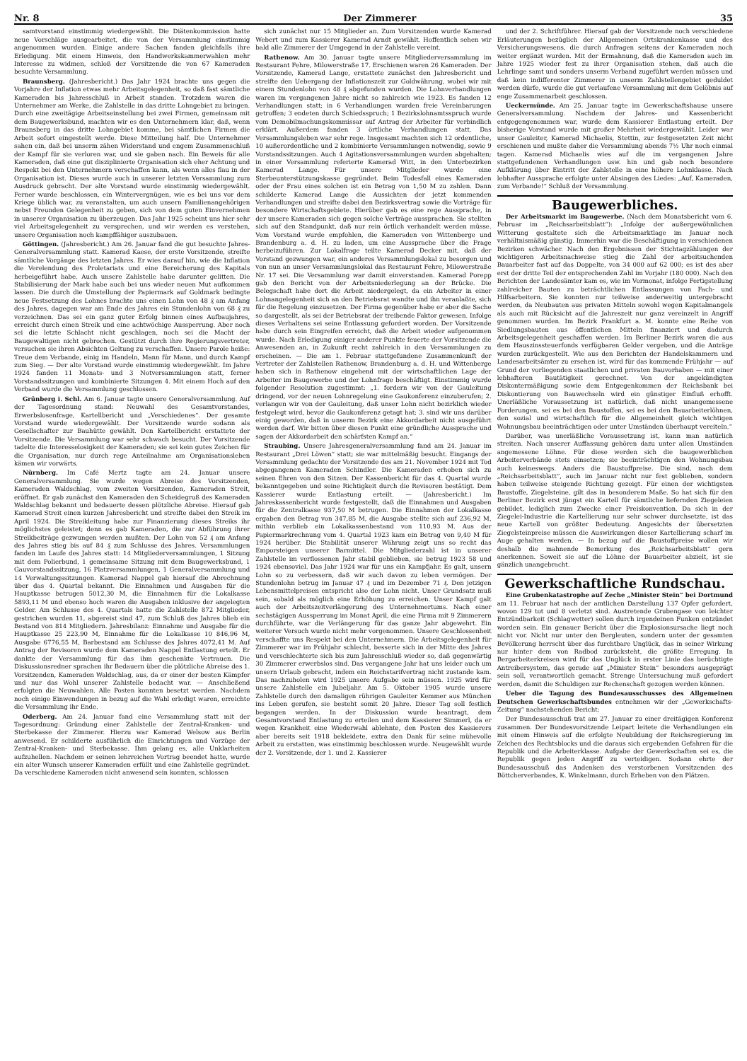Nr. 8 Der Zimmerer 35
samtvorstand einstimmig wiedergewählt. Die Diätenkommission hatte neue Vorschläge ausgearbeitet, die von der Versammlung einstimmig angenommen wurden. Einige andere Sachen fanden gleichfalls ihre Erledigung. Mit einem Hinweis, den Handwerkskammerwahlen mehr Interesse zu widmen, schloß der Vorsitzende die von 67 Kameraden besuchte Versammlung.
Braunsberg. (Jahresbericht.) Das Jahr 1924 brachte uns gegen die Vorjahre der Inflation etwas mehr Arbeitsgelegenheit, so daß fast sämtliche Kameraden bis Jahresschluß in Arbeit standen. Trotzdem waren die Unternehmer am Werke, die Zahlstelle in das dritte Lohngebiet zu bringen. Durch eine zweitägige Arbeitseinstellung bei zwei Firmen, gemeinsam mit dem Baugewerksbund, machten wir es den Unternehmern klar, daß, wenn Braunsberg in das dritte Lohngebiet komme, bei sämtlichen Firmen die Arbeit sofort eingestellt werde. Diese Mitteilung half. Die Unternehmer sahen ein, daß bei unserm zähen Widerstand und engem Zusammenschluß der Kampf für sie verloren war, und sie gaben nach. Ein Beweis für alle Kameraden, daß eine gut disziplinierte Organisation sich eher Achtung und Respekt bei den Unternehmern verschaffen kann, als wenn alles flau in der Organisation ist. Dieses wurde auch in unserer letzten Versammlung zum Ausdruck gebracht. Der alte Vorstand wurde einstimmig wiedergewählt. Ferner wurde beschlossen, ein Wintervergnügen, wie es bei uns vor dem Kriege üblich war, zu veranstalten, um auch unsern Familienangehörigen nebst Freunden Gelegenheit zu geben, sich von dem guten Einvernehmen in unserer Organisation zu überzeugen. Das Jahr 1925 scheint uns hier sehr viel Arbeitsgelegenheit zu versprechen, und wir werden es verstehen, unsere Organisation noch kampffähiger auszubauen.
Göttingen. (Jahresbericht.) Am 26. Januar fand die gut besuchte Jahres-Generalversammlung statt. Kamerad Kaese, der erste Vorsitzende, streifte sämtliche Vorgänge des letzten Jahres. Er wies darauf hin, wie die Inflation die Verelendung des Proletariats und eine Bereicherung des Kapitals herbeigeführt habe. Auch unsere Zahlstelle habe darunter gelitten. Die Stabilisierung der Mark habe auch bei uns wieder neuen Mut aufkommen lassen. Die durch die Umstellung der Papiermark auf Goldmark bedingte neue Festsetzung des Lohnes brachte uns einen Lohn von 48 ₰ am Anfang des Jahres, dagegen war am Ende des Jahres ein Stundenlohn von 68 ₰ zu verzeichnen. Das sei ein ganz guter Erfolg binnen eines Aufbaujahres, erreicht durch einen Streik und eine achtwöchige Aussperrung. Aber noch sei die letzte Schlacht nicht geschlagen, noch sei die Macht der Baugewaltigen nicht gebrochen. Gestützt durch ihre Regierungsvertreter, versuchen sie ihren Absichten Geltung zu verschaffen. Unsere Parole heiße: Treue dem Verbande, einig im Handeln, Mann für Mann, und durch Kampf zum Sieg. — Der alte Vorstand wurde einstimmig wiedergewählt. Im Jahre 1924 fanden 11 Monats- und 3 Notversammlungen statt, ferner Vorstandssitzungen und kombinierte Sitzungen 4. Mit einem Hoch auf den Verband wurde die Versammlung geschlossen.
Grünberg i. Schl. Am 6. Januar tagte unsere Generalversammlung. Auf der Tagesordnung stand: Neuwahl des Gesamtvorstandes, Erwerbslosenfrage, Kartellbericht und „Verschiedenes“. Der gesamte Vorstand wurde wiedergewählt. Der Vorsitzende wurde sodann als Gesellschafter zur Bauhütte gewählt. Den Kartellbericht erstattete der Vorsitzende. Die Versammlung war sehr schwach besucht. Der Vorsitzende tadelte die Interesselosigkeit der Kameraden; sie sei kein gutes Zeichen für die Organisation, nur durch rege Anteilnahme am Organisationsleben kämen wir vorwärts.
Nürnberg. Im Café Mertz tagte am 24. Januar unsere Generalversammlung. Sie wurde wegen Abreise des Vorsitzenden, Kameraden Waldschlag, vom zweiten Vorsitzenden, Kameraden Streit, eröffnet. Er gab zunächst den Kameraden den Scheidegruß des Kameraden Waldschlag bekannt und bedauerte dessen plötzliche Abreise. Hierauf gab Kamerad Streit einen kurzen Jahresbericht und streifte dabei den Streik im April 1924. Die Streikleitung habe zur Finanzierung dieses Streiks ihr möglichstes geleistet; denn es gab Kameraden, die zur Abführung ihrer Streikbeiträge gezwungen werden mußten. Der Lohn von 52 ₰ am Anfang des Jahres stieg bis auf 84 ₰ zum Schlusse des Jahres. Versammlungen fanden im Laufe des Jahres statt: 14 Mitgliederversammlungen, 1 Sitzung mit dem Polierbund, 1 gemeinsame Sitzung mit dem Baugewerksbund, 1 Gauvorstandssitzung, 16 Platzversammlungen, 1 Generalversammlung und 14 Verwaltungssitzungen. Kamerad Nappel gab hierauf die Abrechnung über das 4. Quartal bekannt. Die Einnahmen und Ausgaben für die Hauptkasse betrugen 5012,30 M, die Einnahmen für die Lokalkasse 5893,11 M und ebenso hoch waren die Ausgaben inklusive der angelegten Gelder. Am Schlusse des 4. Quartals hatte die Zahlstelle 872 Mitglieder, gestrichen wurden 11, abgereist sind 47, zum Schluß des Jahres blieb ein Bestand von 814 Mitgliedern. Jahresbilanz: Einnahme und Ausgabe für die Hauptkasse 25 223,90 M, Einnahme für die Lokalkasse 10 846,96 M, Ausgabe 6776,55 M, Barbestand am Schlusse des Jahres 4072,41 M. Auf Antrag der Revisoren wurde dem Kameraden Nappel Entlastung erteilt. Er dankte der Versammlung für das ihm geschenkte Vertrauen. Die Diskussionsredner sprachen ihr Bedauern über die plötzliche Abreise des 1. Vorsitzenden, Kameraden Waldschlag, aus, da er einer der besten Kämpfer und nur das Wohl unserer Zahlstelle bedacht war. — Anschließend erfolgten die Neuwahlen. Alle Posten konnten besetzt werden. Nachdem noch einige Einwendungen in bezug auf die Wahl erledigt waren, erreichte die Versammlung ihr Ende.
Oderberg. Am 24. Januar fand eine Versammlung statt mit der Tagesordnung: Gründung einer Zahlstelle der Zentral-Kranken- und Sterbekasse der Zimmerer. Hierzu war Kamerad Welsow aus Berlin anwesend. Er schilderte ausführlich die Einrichtungen und Vorzüge der Zentral-Kranken- und Sterbekasse. Ihm gelang es, alle Unklarheiten aufzuhellen. Nachdem er seinen lehrreichen Vortrag beendet hatte, wurde ein alter Wunsch unserer Kameraden erfüllt und eine Zahlstelle gegründet. Da verschiedene Kameraden nicht anwesend sein konnten, schlossen
sich zunächst nur 15 Mitglieder an. Zum Vorsitzenden wurde Kamerad Webert und zum Kassierer Kamerad Arndt gewählt. Hoffentlich sehen wir bald alle Zimmerer der Umgegend in der Zahlstelle vereint.
Rathenow. Am 30. Januar tagte unsere Mitgliederversammlung im Restaurant Fehre, Milowerstraße 17. Erschienen waren 26 Kameraden. Der Vorsitzende, Kamerad Lange, erstattete zunächst den Jahresbericht und streifte den Uebergang der Inflationszeit zur Goldwährung, wobei wir mit einem Stundenlohn von 48 ₰ abgefunden wurden. Die Lohnverhandlungen waren im vergangenen Jahre nicht so zahlreich wie 1923. Es fanden 12 Verhandlungen statt; in 6 Verhandlungen wurden freie Vereinbarungen getroffen; 3 endeten durch Schiedsspruch; 1 Bezirkslohnamtsspruch wurde vom Demobilmachungskommissar auf Antrag der Arbeiter für verbindlich erklärt. Außerdem fanden 3 örtliche Verhandlungen statt. Das Versammlungsleben war sehr rege. Insgesamt machten sich 12 ordentliche, 10 außerordentliche und 2 kombinierte Versammlungen notwendig, sowie 9 Vorstandssitzungen. Auch 4 Agitationsversammlungen wurden abgehalten; in einer Versammlung referierte Kamerad Witt, in den Unterbezirken Kamerad Lange. Für unsere Mitglieder wurde eine Sterbeunterstützungskasse gegründet. Beim Todesfall eines Kameraden oder der Frau eines solchen ist ein Betrag von 1,50 M zu zahlen. Dann schilderte Kamerad Lange die Aussichten der jetzt kommenden Verhandlungen und streifte dabei den Bezirksvertrag sowie die Vorträge für besondere Wirtschaftsgebiete. Hierüber gab es eine rege Aussprache, in der unsere Kameraden sich gegen solche Verträge aussprachen. Sie stellten sich auf den Standpunkt, daß nur rein örtlich verhandelt werden müsse. Vom Vorstand wurde empfohlen, die Kameraden von Wittenberge und Brandenburg a. d. H. zu laden, um eine Aussprache über die Frage herbeizuführen. Zur Lokalfrage teilte Kamerad Decker mit, daß der Vorstand gezwungen war, ein anderes Versammlungslokal zu besorgen und von nun an unser Versammlungslokal das Restaurant Fehre, Milowerstraße Nr. 17 sei. Die Versammlung war damit einverstanden. Kamerad Porepp gab den Bericht von der Arbeitsniederlegung an der Brücke. Die Belegschaft habe dort die Arbeit niedergelegt, da ein Arbeiter in einer Lohnangelegenheit sich an den Betriebsrat wandte und ihn veranlaßte, sich für die Regelung einzusetzen. Der Firma gegenüber habe er aber die Sache so dargestellt, als sei der Betriebsrat der treibende Faktor gewesen. Infolge dieses Verhaltens sei seine Entlassung gefordert worden. Der Vorsitzende habe durch sein Eingreifen erreicht, daß die Arbeit wieder aufgenommen wurde. Nach Erledigung einiger anderer Punkte feuerte der Vorsitzende die Anwesenden an, in Zukunft recht zahlreich in den Versammlungen zu erscheinen. — Die am 1. Februar stattgefundene Zusammenkunft der Vertreter der Zahlstellen Rathenow, Brandenburg a. d. H. und Wittenberge haben sich in Rathenow eingehend mit der wirtschaftlichen Lage der Arbeiter im Baugewerbe und der Lohnfrage beschäftigt. Einstimmig wurde folgender Resolution zugestimmt: „1. fordern wir von der Gauleitung dringend, vor der neuen Lohnregelung eine Gaukonferenz einzuberufen; 2. verlangen wir von der Gauleitung, daß unser Lohn nicht bezirklich wieder festgelegt wird, bevor die Gaukonferenz getagt hat; 3. sind wir uns darüber einig geworden, daß in unserm Bezirk eine Akkordarbeit nicht ausgeführt werden darf. Wir bitten über diesen Punkt eine gründliche Aussprache und sagen der Akkordarbeit den schärfsten Kampf an.“
Straubing. Unsere Jahresgeneralversammlung fand am 24. Januar im Restaurant „Drei Löwen“ statt; sie war mittelmäßig besucht. Eingangs der Versammlung gedachte der Vorsitzende des am 21. November 1924 mit Tod abgegangenen Kameraden Schindler. Die Kameraden erhoben sich zu seinen Ehren von den Sitzen. Der Kassenbericht für das 4. Quartal wurde bekanntgegeben und seine Richtigkeit durch die Revisoren bestätigt. Dem Kassierer wurde Entlastung erteilt. — (Jahresbericht.) Im Jahreskassenbericht wurde festgestellt, daß die Einnahmen und Ausgaben für die Zentralkasse 937,50 M betrugen. Die Einnahmen der Lokalkasse ergaben den Betrag von 347,85 M, die Ausgabe stellte sich auf 236,92 M, mithin verblieb ein Lokalkassenbestand von 110,93 M. Aus der Papiermarkrechnung vom 4. Quartal 1923 kam ein Betrag von 9,40 M für 1924 herüber. Die Stabilität unserer Währung zeigt uns so recht das Emporsteigen unserer Barmittel. Die Mitgliederzahl ist in unserer Zahlstelle im verflossenen Jahr stabil geblieben, sie betrug 1923 58 und 1924 ebensoviel. Das Jahr 1924 war für uns ein Kampfjahr. Es galt, unsern Lohn so zu verbessern, daß wir auch davon zu leben vermögen. Der Stundenlohn betrug im Januar 47 ₰ und im Dezember 71 ₰. Den jetzigen Lebensmittelpreisen entspricht also der Lohn nicht. Unser Grundsatz muß sein, sobald als möglich eine Erhöhung zu erreichen. Unser Kampf galt auch der Arbeitszeitverlängerung des Unternehmertums. Nach einer sechstägigen Aussperrung im Monat April, die eine Firma mit 9 Zimmerern durchführte, war die Verlängerung für das ganze Jahr abgewehrt. Ein weiterer Versuch wurde nicht mehr vorgenommen. Unsere Geschlossenheit verschaffte uns Respekt bei den Unternehmern. Die Arbeitsgelegenheit für Zimmerer war im Frühjahr schlecht, besserte sich in der Mitte des Jahres und verschlechterte sich bis zum Jahresschluß wieder so, daß gegenwärtig 30 Zimmerer erwerbslos sind. Das vergangene Jahr hat uns leider auch um unsern Urlaub gebracht, indem ein Reichstarifvertrag nicht zustande kam. Das nachzuholen wird 1925 unsere Aufgabe sein müssen. 1925 wird für unsere Zahlstelle ein Jubeljahr. Am 5. Oktober 1905 wurde unsere Zahlstelle durch den damaligen rührigen Gauleiter Kemmer aus München ins Leben gerufen, sie besteht somit 20 Jahre. Dieser Tag soll festlich begangen werden. In der Diskussion wurde beantragt, dem Gesamtvorstand Entlastung zu erteilen und dem Kassierer Simmerl, da er wegen Krankheit eine Wiederwahl ablehnte, den Posten des Kassierers aber bereits seit 1918 bekleidete, extra den Dank für seine mühevolle Arbeit zu erstatten, was einstimmig beschlossen wurde. Neugewählt wurde der 2. Vorsitzende, der 1. und 2. Kassierer
und der 2. Schriftführer. Hierauf gab der Vorsitzende noch verschiedene Erläuterungen bezüglich der Allgemeinen Ortskrankenkasse und des Versicherungswesens, die durch Anfragen seitens der Kameraden noch weiter ergänzt wurden. Mit der Ermahnung, daß die Kameraden auch im Jahre 1925 wieder fest zu ihrer Organisation stehen, daß auch die Lehrlinge samt und sonders unserm Verband zugeführt werden müssen und daß kein indifferenter Zimmerer in unserm Zahlstellengebiet geduldet werden dürfe, wurde die gut verlaufene Versammlung mit dem Gelöbnis auf enge Zusammenarbeit geschlossen.
Ueckermünde. Am 25. Januar tagte im Gewerkschaftshause unsere Generalversammlung. Nachdem der Jahres- und Kassenbericht entgegengenommen war, wurde dem Kassierer Entlastung erteilt. Der bisherige Vorstand wurde mit großer Mehrheit wiedergewählt. Leider war unser Gauleiter, Kamerad Michaelis, Stettin, zur festgesetzten Zeit nicht erschienen und mußte daher die Versammlung abends 7½ Uhr noch einmal tagen. Kamerad Michaelis wies auf die im vergangenen Jahre stattgefundenen Verhandlungen usw. hin und gab noch besondere Aufklärung über Eintritt der Zahlstelle in eine höhere Lohnklasse. Nach lebhafter Aussprache erfolgte unter Absingen des Liedes: „Auf, Kameraden, zum Verbande!“ Schluß der Versammlung.
Baugewerbliches.
Der Arbeitsmarkt im Baugewerbe. (Nach dem Monatsbericht vom 6. Februar im „Reichsarbeitsblatt“): „Infolge der außergewöhnlichen Witterung gestaltete sich die Arbeitsmarktlage im Januar noch verhältnismäßig günstig. Immerhin war die Beschäftigung in verschiedenen Bezirken schwächer. Nach den Ergebnissen der Stichtagzählungen der wichtigeren Arbeitsnachweise stieg die Zahl der arbeitsuchenden Bauarbeiter fast auf das Doppelte, von 34 000 auf 62 000; es ist des aber erst der dritte Teil der entsprechenden Zahl im Vorjahr (180 000). Nach den Berichten der Landesämter kam es, wie im Vormonat, infolge Fertigstellung zahlreicher Bauten zu beträchtlichen Entlassungen von Fach- und Hilfsarbeitern. Sie konnten nur teilweise anderweitig untergebracht werden, da Neubauten aus privaten Mitteln sowohl wegen Kapitalmangels als auch mit Rücksicht auf die Jahreszeit nur ganz vereinzelt in Angriff genommen wurden. Im Bezirk Frankfurt a. M. konnte eine Reihe von Siedlungsbauten aus öffentlichen Mitteln finanziert und dadurch Arbeitsgelegenheit geschaffen werden. Im Berliner Bezirk waren die aus dem Hauszinssteuerfonds verfügbaren Gelder vergeben, und die Anträge wurden zurückgestellt. Wie aus den Berichten der Handelskammern und Landesarbeitsämter zu ersehen ist, wird für das kommende Frühjahr — auf Grund der vorliegenden staatlichen und privaten Bauvorhaben — mit einer lebhafteren Bautätigkeit gerechnet. Von der angekündigten Diskontermäßigung sowie dem Entgegenkommen der Reichsbank bei Diskontierung von Bauwechseln wird ein günstiger Einfluß erhofft. Unerläßliche Voraussetzung ist natürlich, daß nicht unangemessene Forderungen, sei es bei den Baustoffen, sei es bei den Bauarbeiterlöhnen, den sozial und wirtschaftlich für die Allgemeinheit gleich wichtigen Wohnungsbau beeinträchtigen oder unter Umständen überhaupt vereiteln.“
Darüber, was unerläßliche Voraussetzung ist, kann man natürlich streiten. Nach unserer Auffassung gehören dazu unter allen Umständen angemessene Löhne. Für diese werden sich die baugewerblichen Arbeiterverbände stets einsetzen; sie beeinträchtigen den Wohnungsbau auch keineswegs. Anders die Baustoffpreise. Die sind, nach dem „Reichsarbeitsblatt“, auch im Januar nicht nur fest geblieben, sondern haben teilweise steigende Richtung gezeigt. Für einen der wichtigsten Baustoffe, Ziegelsteine, gilt das in besonderem Maße. So hat sich für den Berliner Bezirk erst jüngst ein Kartell für sämtliche liefernden Ziegeleien gebildet, lediglich zum Zwecke einer Preiskonvention. Da sich in der Ziegelei-Industrie die Kartellierung nur sehr schwer durchsetzte, ist das neue Kartell von größter Bedeutung. Angesichts der übersetzten Ziegelsteinpreise müssen die Auswirkungen dieser Kartellierung scharf im Auge gehalten werden. — In bezug auf die Baustoffpreise wollen wir deshalb die mahnende Bemerkung des „Reichsarbeitsblatt“ gern anerkennen. Soweit sie auf die Löhne der Bauarbeiter abzielt, ist sie gänzlich unangebracht.
Gewerkschaftliche Rundschau.
Eine Grubenkatastrophe auf Zeche „Minister Stein“ bei Dortmund am 11. Februar hat nach der amtlichen Darstellung 137 Opfer gefordert, wovon 129 tot und 8 verletzt sind. Austretende Grubengase von leichter Entzündbarkeit (Schlagwetter) sollen durch irgendeinen Funken entzündet worden sein. Ein genauer Bericht über die Explosionsursache liegt noch nicht vor. Nicht nur unter den Bergleuten, sondern unter der gesamten Bevölkerung herrscht über das furchtbare Unglück, das in seiner Wirkung nur hinter dem von Radbod zurücksteht, die größte Erregung. In Bergarbeiterkreisen wird für das Unglück in erster Linie das berüchtigte Antreibersystem, das gerade auf „Minister Stein“ besonders ausgeprägt sein soll, verantwortlich gemacht. Strenge Untersuchung muß gefordert werden, damit die Schuldigen zur Rechenschaft gezogen werden können.
Ueber die Tagung des Bundesausschusses des Allgemeinen Deutschen Gewerkschaftsbundes entnehmen wir der „Gewerkschafts-Zeitung“ nachstehenden Bericht:
Der Bundesausschuß trat am 27. Januar zu einer dreitägigen Konferenz zusammen. Der Bundesvorsitzende Leipart leitete die Verhandlungen ein mit einem Hinweis auf die erfolgte Neubildung der Reichsregierung im Zeichen des Rechtsblocks und die daraus sich ergebenden Gefahren für die Republik und die Arbeiterklasse. Aufgabe der Gewerkschaften sei es, die Republik gegen jeden Angriff zu verteidigen. Sodann ehrte der Bundesausschuß das Andenken des verstorbenen Vorsitzenden des Böttcherverbandes, K. Winkelmann, durch Erheben von den Plätzen.